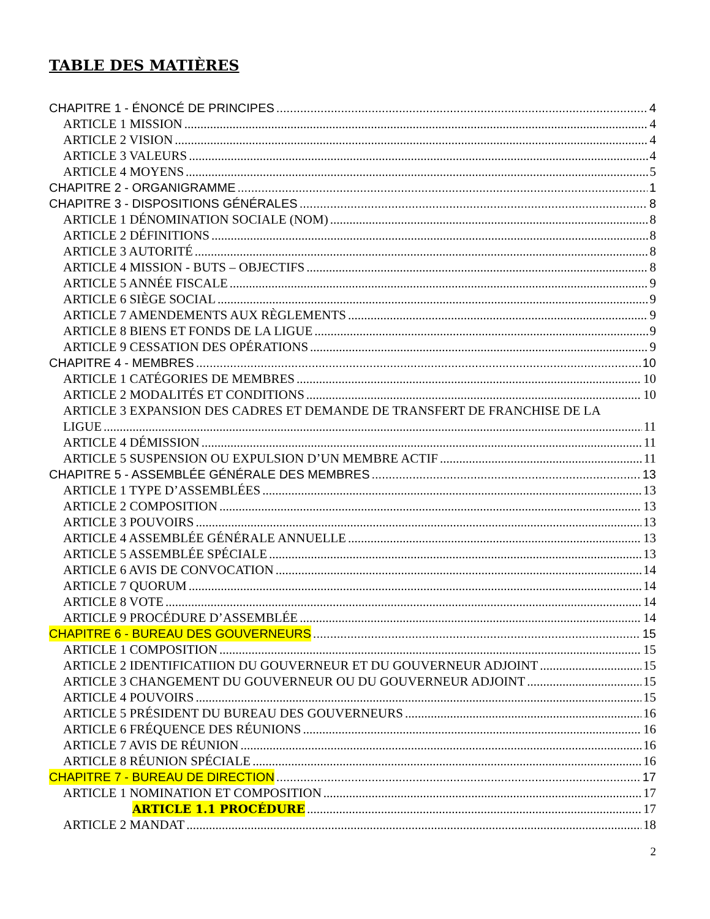TABLE DES MATIÈRES
CHAPITRE 1 - ÉNONCÉ DE PRINCIPES 4
ARTICLE 1 MISSION 4
ARTICLE 2 VISION 4
ARTICLE 3 VALEURS 4
ARTICLE 4 MOYENS 5
CHAPITRE 2 - ORGANIGRAMME 1
CHAPITRE 3 - DISPOSITIONS GÉNÉRALES 8
ARTICLE 1 DÉNOMINATION SOCIALE (NOM) 8
ARTICLE 2 DÉFINITIONS 8
ARTICLE 3 AUTORITÉ 8
ARTICLE 4 MISSION - BUTS – OBJECTIFS 8
ARTICLE 5 ANNÉE FISCALE 9
ARTICLE 6 SIÈGE SOCIAL 9
ARTICLE 7 AMENDEMENTS AUX RÈGLEMENTS 9
ARTICLE 8 BIENS ET FONDS DE LA LIGUE 9
ARTICLE 9 CESSATION DES OPÉRATIONS 9
CHAPITRE 4 - MEMBRES 10
ARTICLE 1 CATÉGORIES DE MEMBRES 10
ARTICLE 2 MODALITÉS ET CONDITIONS 10
ARTICLE 3 EXPANSION DES CADRES ET DEMANDE DE TRANSFERT DE FRANCHISE DE LA
LIGUE 11
ARTICLE 4 DÉMISSION 11
ARTICLE 5 SUSPENSION OU EXPULSION D’UN MEMBRE ACTIF 11
CHAPITRE 5 - ASSEMBLÉE GÉNÉRALE DES MEMBRES 13
ARTICLE 1 TYPE D’ASSEMBLÉES 13
ARTICLE 2 COMPOSITION 13
ARTICLE 3 POUVOIRS 13
ARTICLE 4 ASSEMBLÉE GÉNÉRALE ANNUELLE 13
ARTICLE 5 ASSEMBLÉE SPÉCIALE 13
ARTICLE 6 AVIS DE CONVOCATION 14
ARTICLE 7 QUORUM 14
ARTICLE 8 VOTE 14
ARTICLE 9 PROCÉDURE D’ASSEMBLÉE 14
CHAPITRE 6 - BUREAU DES GOUVERNEURS 15
ARTICLE 1 COMPOSITION 15
ARTICLE 2 IDENTIFICATIION DU GOUVERNEUR ET DU GOUVERNEUR ADJOINT 15
ARTICLE 3 CHANGEMENT DU GOUVERNEUR OU DU GOUVERNEUR ADJOINT 15
ARTICLE 4 POUVOIRS 15
ARTICLE 5 PRÉSIDENT DU BUREAU DES GOUVERNEURS 16
ARTICLE 6 FRÉQUENCE DES RÉUNIONS 16
ARTICLE 7 AVIS DE RÉUNION 16
ARTICLE 8 RÉUNION SPÉCIALE 16
CHAPITRE 7 - BUREAU DE DIRECTION 17
ARTICLE 1 NOMINATION ET COMPOSITION 17
ARTICLE 1.1 PROCÉDURE 17
ARTICLE 2 MANDAT 18
2